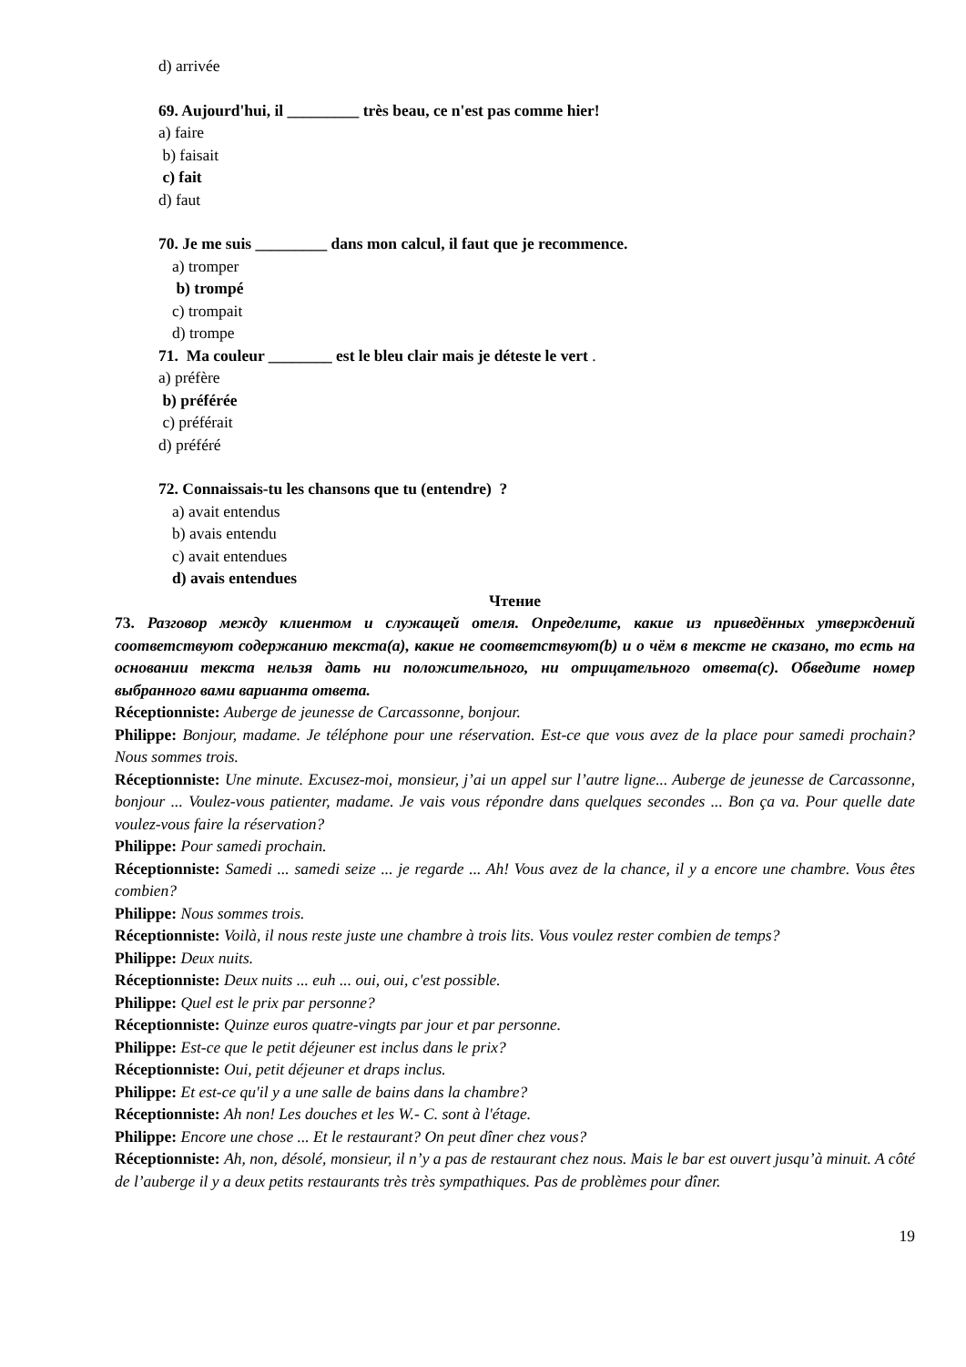d) arrivée
69. Aujourd'hui, il _________ très beau, ce n'est pas comme hier!
a) faire
b) faisait
c) fait
d) faut
70. Je me suis _________ dans mon calcul, il faut que je recommence.
a) tromper
b) trompé
c) trompait
d) trompe
71. Ma couleur ________ est le bleu clair mais je déteste le vert .
a) préfère
b) préférée
c) préférait
d) préféré
72. Connaissais-tu les chansons que tu (entendre) ?
a) avait entendus
b) avais entendu
c) avait entendues
d) avais entendues
Чтение
73. Разговор между клиентом и служащей отеля. Определите, какие из приведённых утверждений соответствуют содержанию текста(a), какие не соответствуют(b) и о чём в тексте не сказано, то есть на основании текста нельзя дать ни положительного, ни отрицательного ответа(c). Обведите номер выбранного вами варианта ответа.
Réceptionniste: Auberge de jeunesse de Carcassonne, bonjour.
Philippe: Bonjour, madame. Je téléphone pour une réservation. Est-ce que vous avez de la place pour samedi prochain? Nous sommes trois.
Réceptionniste: Une minute. Excusez-moi, monsieur, j’ai un appel sur l’autre ligne... Auberge de jeunesse de Carcassonne, bonjour ... Voulez-vous patienter, madame. Je vais vous répondre dans quelques secondes ... Bon ça va. Pour quelle date voulez-vous faire la réservation?
Philippe: Pour samedi prochain.
Réceptionniste: Samedi ... samedi seize ... je regarde ... Ah! Vous avez de la chance, il y a encore une chambre. Vous êtes combien?
Philippe: Nous sommes trois.
Réceptionniste: Voilà, il nous reste juste une chambre à trois lits. Vous voulez rester combien de temps?
Philippe: Deux nuits.
Réceptionniste: Deux nuits ... euh ... oui, oui, c'est possible.
Philippe: Quel est le prix par personne?
Réceptionniste: Quinze euros quatre-vingts par jour et par personne.
Philippe: Est-ce que le petit déjeuner est inclus dans le prix?
Réceptionniste: Oui, petit déjeuner et draps inclus.
Philippe: Et est-ce qu'il y a une salle de bains dans la chambre?
Réceptionniste: Ah non! Les douches et les W.- C. sont à l'étage.
Philippe: Encore une chose ... Et le restaurant? On peut dîner chez vous?
Réceptionniste: Ah, non, désolé, monsieur, il n’y a pas de restaurant chez nous. Mais le bar est ouvert jusqu’à minuit. A côté de l’auberge il y a deux petits restaurants très très sympathiques. Pas de problèmes pour dîner.
19